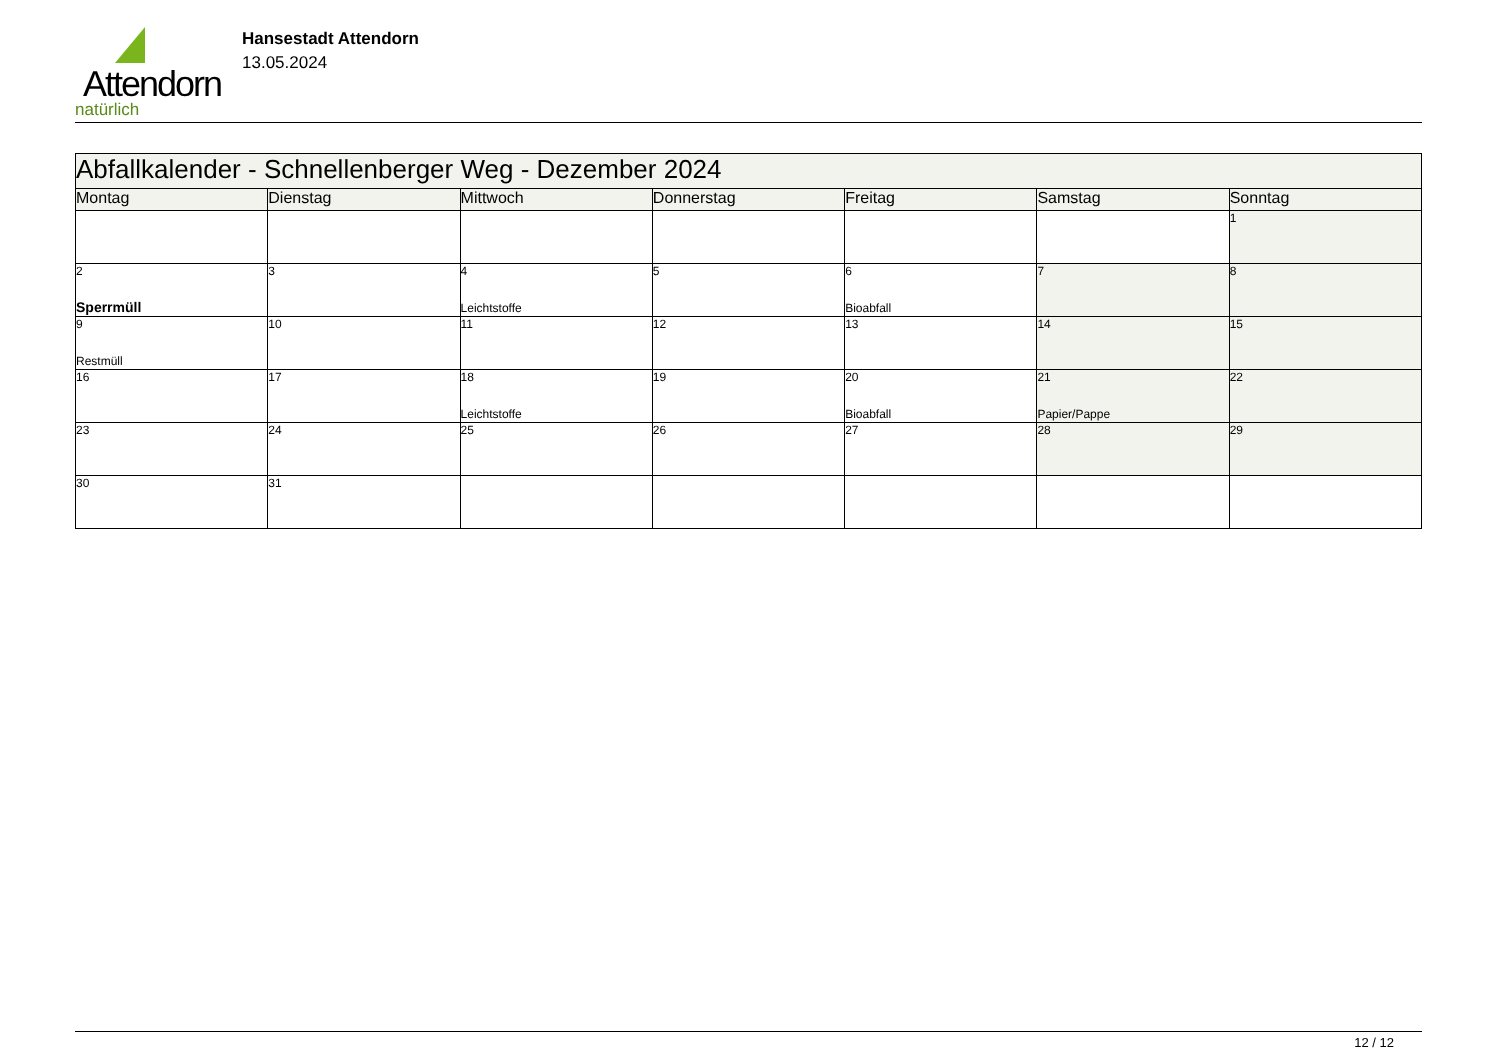Attendorn
natürlich
Hansestadt Attendorn
13.05.2024
| Abfallkalender - Schnellenberger Weg - Dezember 2024 | | | | | | |
| Montag | Dienstag | Mittwoch | Donnerstag | Freitag | Samstag | Sonntag |
| | | | | | | 1 |
| 2 Sperrmüll | 3 | 4 Leichtstoffe | 5 | 6 Bioabfall | 7 | 8 |
| 9 Restmüll | 10 | 11 | 12 | 13 | 14 | 15 |
| 16 | 17 | 18 Leichtstoffe | 19 | 20 Bioabfall | 21 Papier/Pappe | 22 |
| 23 | 24 | 25 | 26 | 27 | 28 | 29 |
| 30 | 31 | | | | | |
12 / 12